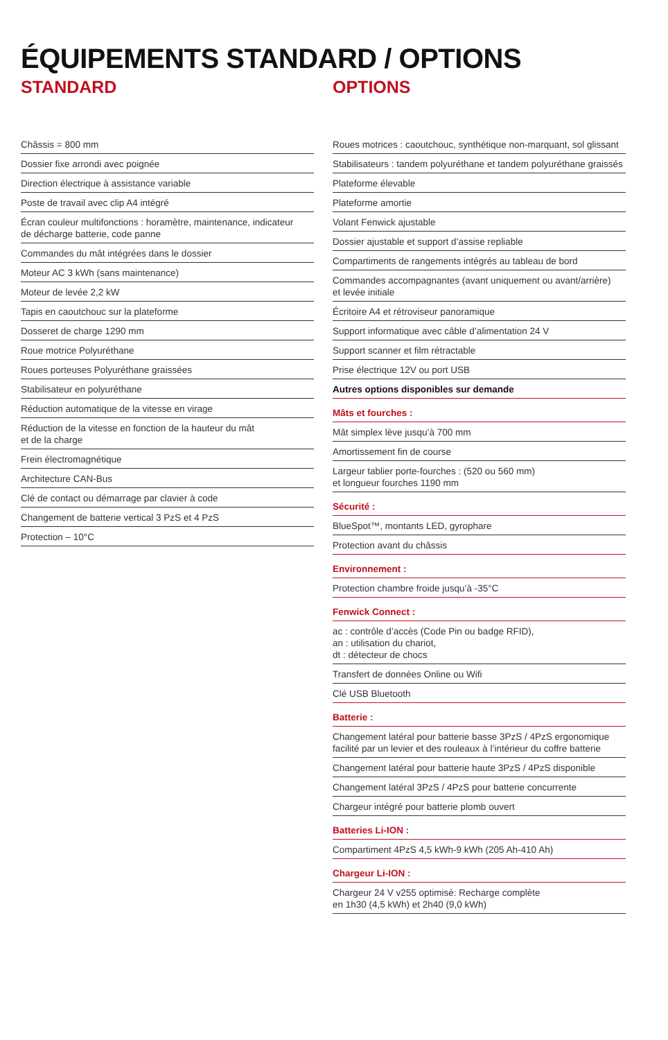ÉQUIPEMENTS STANDARD / OPTIONS
STANDARD
| Châssis = 800 mm |
| Dossier fixe arrondi avec poignée |
| Direction électrique à assistance variable |
| Poste de travail avec clip A4 intégré |
| Écran couleur multifonctions : horamètre, maintenance, indicateur de décharge batterie, code panne |
| Commandes du mât intégrées dans le dossier |
| Moteur AC 3 kWh (sans maintenance) |
| Moteur de levée 2,2 kW |
| Tapis en caoutchouc sur la plateforme |
| Dosseret de charge 1290 mm |
| Roue motrice Polyuréthane |
| Roues porteuses Polyuréthane graissées |
| Stabilisateur en polyuréthane |
| Réduction automatique de la vitesse en virage |
| Réduction de la vitesse en fonction de la hauteur du mât et de la charge |
| Frein électromagnétique |
| Architecture CAN-Bus |
| Clé de contact ou démarrage par clavier à code |
| Changement de batterie vertical 3 PzS et 4 PzS |
| Protection – 10°C |
OPTIONS
| Roues motrices : caoutchouc, synthétique non-marquant, sol glissant |
| Stabilisateurs : tandem polyuréthane et tandem polyuréthane graissés |
| Plateforme élevable |
| Plateforme amortie |
| Volant Fenwick ajustable |
| Dossier ajustable et support d’assise repliable |
| Compartiments de rangements intégrés au tableau de bord |
| Commandes accompagnantes (avant uniquement ou avant/arrière) et levée initiale |
| Écritoire A4 et rétroviseur panoramique |
| Support informatique avec câble d’alimentation 24 V |
| Support scanner et film rétractable |
| Prise électrique 12V ou port USB |
| Autres options disponibles sur demande |
| Mâts et fourches : |
| Mât simplex lève jusqu’à 700 mm |
| Amortissement fin de course |
| Largeur tablier porte-fourches : (520 ou 560 mm) et longueur fourches 1190 mm |
| Sécurité : |
| BlueSpot™, montants LED, gyrophare |
| Protection avant du châssis |
| Environnement : |
| Protection chambre froide jusqu’à -35°C |
| Fenwick Connect : |
| ac : contrôle d’accès (Code Pin ou badge RFID), an : utilisation du chariot, dt : détecteur de chocs |
| Transfert de données Online ou Wifi |
| Clé USB Bluetooth |
| Batterie : |
| Changement latéral pour batterie basse 3PzS / 4PzS ergonomique facilité par un levier et des rouleaux à l’intérieur du coffre batterie |
| Changement latéral pour batterie haute 3PzS / 4PzS disponible |
| Changement latéral 3PzS / 4PzS pour batterie concurrente |
| Chargeur intégré pour batterie plomb ouvert |
| Batteries Li-ION : |
| Compartiment 4PzS 4,5 kWh-9 kWh (205 Ah-410 Ah) |
| Chargeur Li-ION : |
| Chargeur 24 V v255 optimisé: Recharge complète en 1h30 (4,5 kWh) et 2h40 (9,0 kWh) |